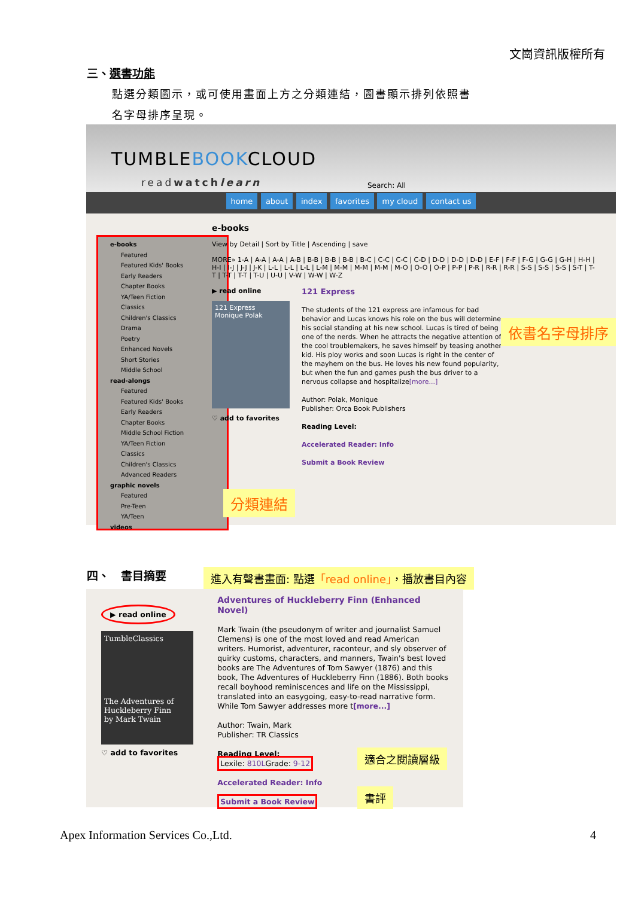文崗資訊版權所有
三、選書功能
點選分類圖示，或可使用畫面上方之分類連結，圖書顯示排列依照書
名字母排序呈現。
TUMBLEBOOKCLOUD
readwatch learn
Search: All
home about index favorites my cloud contact us
e-books
Featured
Featured Kids' Books
Early Readers
Chapter Books
YA/Teen Fiction
Classics
Children's Classics
Drama
Poetry
Enhanced Novels
Short Stories
Middle School
read-alongs
Featured
Featured Kids' Books
Early Readers
Chapter Books
Middle School Fiction
YA/Teen Fiction
Classics
Children's Classics
Advanced Readers
graphic novels
Featured
Pre-Teen
YA/Teen
videos
e-books
View by Detail | Sort by Title | Ascending | save
MORE» 1-A | A-A | A-A | A-B | B-B | B-B | B-B | B-C | C-C | C-C | C-D | D-D | D-D | D-D | E-F | F-F | F-G | G-G | G-H | H-H | H-I | I-J | J-J | J-K | L-L | L-L | L-L | L-M | M-M | M-M | M-M | M-O | O-O | O-P | P-P | P-R | R-R | R-R | S-S | S-S | S-S | S-T | T-T | T-T | T-T | T-U | U-U | V-W | W-W | W-Z
▶ read online
121 Express
Monique Polak
♡ add to favorites
121 Express
The students of the 121 express are infamous for bad behavior and Lucas knows his role on the bus will determine his social standing at his new school. Lucas is tired of being one of the nerds. When he attracts the negative attention of the cool troublemakers, he saves himself by teasing another kid. His ploy works and soon Lucas is right in the center of the mayhem on the bus. He loves his new found popularity, but when the fun and games push the bus driver to a nervous collapse and hospitalize[more...]
Author: Polak, Monique
Publisher: Orca Book Publishers
Reading Level:
Accelerated Reader: Info
Submit a Book Review
依書名字母排序
分類連結
四、　書目摘要
進入有聲書畫面: 點選「read online」，播放書目內容
▶ read online
TumbleClassics
The Adventures of Huckleberry Finn
by Mark Twain
♡ add to favorites
Adventures of Huckleberry Finn (Enhanced Novel)
Mark Twain (the pseudonym of writer and journalist Samuel Clemens) is one of the most loved and read American writers. Humorist, adventurer, raconteur, and sly observer of quirky customs, characters, and manners, Twain's best loved books are The Adventures of Tom Sawyer (1876) and this book, The Adventures of Huckleberry Finn (1886). Both books recall boyhood reminiscences and life on the Mississippi, translated into an easygoing, easy-to-read narrative form. While Tom Sawyer addresses more t[more...]
Author: Twain, Mark
Publisher: TR Classics
Reading Level:
Lexile: 810LGrade: 9-12
Accelerated Reader: Info
Submit a Book Review
適合之閱讀層級
書評
Apex Information Services Co.,Ltd.
4